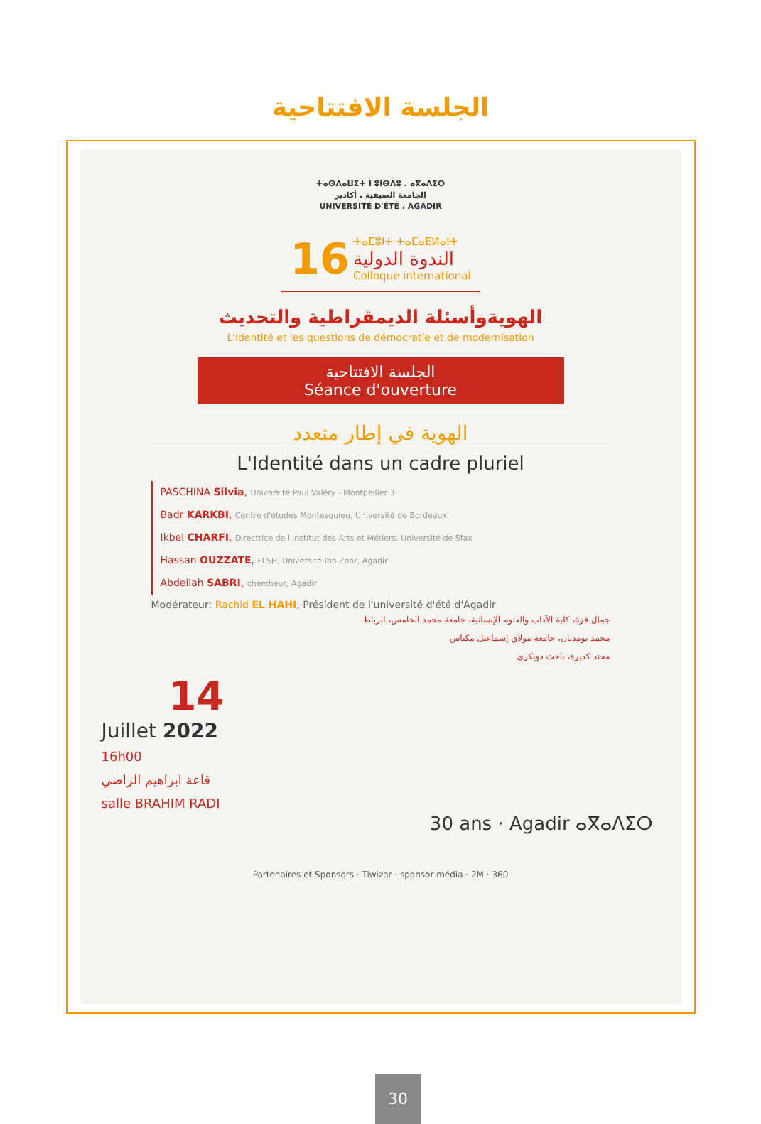الجلسة الافتتاحية
ⵜⴰⵙⴷⴰⵡⵉⵜ ⵏ ⵓⵏⴱⴷⵓ . ⴰⴳⴰⴷⵉⵔ
الجامعة الصيفية . أكادير
UNIVERSITÉ D'ÉTÉ . AGADIR
16 ⵜⴰⵎⵓⵏⵜ ⵜⴰⵎⴰⴹⵍⴰⵏⵜ الندوة الدولية Colloque international
الهويةوأسئلة الديمقراطية والتحديث
L'identité et les questions de démocratie et de modernisation
الجلسة الافتتاحية
Séance d'ouverture
الهوية في إطار متعدد
L'Identité dans un cadre pluriel
PASCHINA Silvia, Université Paul Valéry - Montpellier 3
Badr KARKBI, Centre d'études Montesquieu, Université de Bordeaux
Ikbel CHARFI, Directrice de l'Institut des Arts et Métiers, Université de Sfax
Hassan OUZZATE, FLSH, Université Ibn Zohr, Agadir
Abdellah SABRI, chercheur, Agadir
Modérateur: Rachid EL HAHI, Président de l'université d'été d'Agadir
جمال فزة، كلية الآداب والعلوم الإنسانية، جامعة محمد الخامس، الرباط
محمد بومديان، جامعة مولاي إسماعيل مكناس
محند كديرة، باحث دوبكري
14
Juillet 2022
16h00
قاعة ابراهيم الراضي
salle BRAHIM RADI
30 ans · Agadir ⴰⴳⴰⴷⵉⵔ
Partenaires et Sponsors · Tiwizar · sponsor média · 2M · 360
30